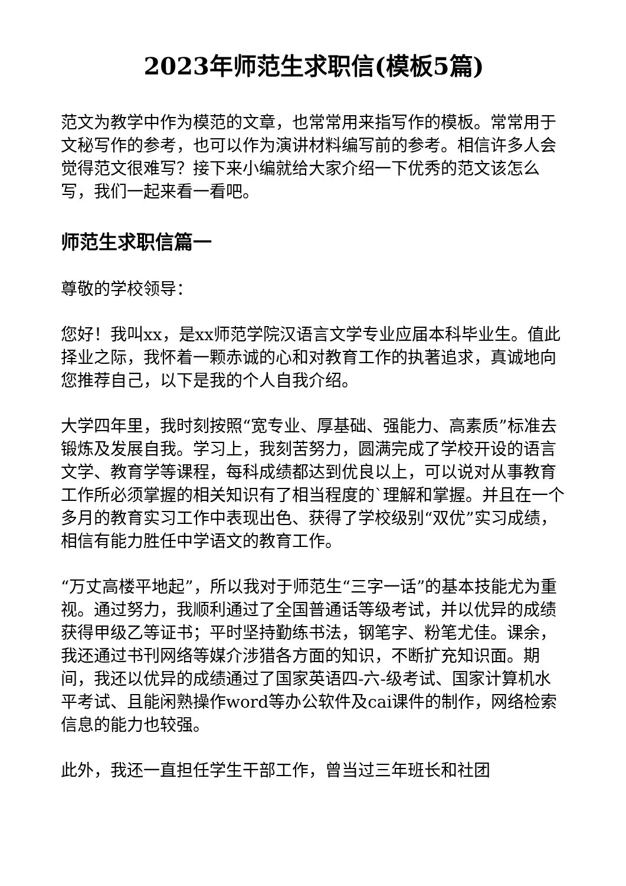2023年师范生求职信(模板5篇)
范文为教学中作为模范的文章，也常常用来指写作的模板。常常用于文秘写作的参考，也可以作为演讲材料编写前的参考。相信许多人会觉得范文很难写？接下来小编就给大家介绍一下优秀的范文该怎么写，我们一起来看一看吧。
师范生求职信篇一
尊敬的学校领导：
您好！我叫xx，是xx师范学院汉语言文学专业应届本科毕业生。值此择业之际，我怀着一颗赤诚的心和对教育工作的执著追求，真诚地向您推荐自己，以下是我的个人自我介绍。
大学四年里，我时刻按照“宽专业、厚基础、强能力、高素质”标准去锻炼及发展自我。学习上，我刻苦努力，圆满完成了学校开设的语言文学、教育学等课程，每科成绩都达到优良以上，可以说对从事教育工作所必须掌握的相关知识有了相当程度的`理解和掌握。并且在一个多月的教育实习工作中表现出色、获得了学校级别“双优”实习成绩，相信有能力胜任中学语文的教育工作。
“万丈高楼平地起”，所以我对于师范生“三字一话”的基本技能尤为重视。通过努力，我顺利通过了全国普通话等级考试，并以优异的成绩获得甲级乙等证书；平时坚持勤练书法，钢笔字、粉笔尤佳。课余，我还通过书刊网络等媒介涉猎各方面的知识，不断扩充知识面。期间，我还以优异的成绩通过了国家英语四-六-级考试、国家计算机水平考试、且能闲熟操作word等办公软件及cai课件的制作，网络检索信息的能力也较强。
此外，我还一直担任学生干部工作，曾当过三年班长和社团